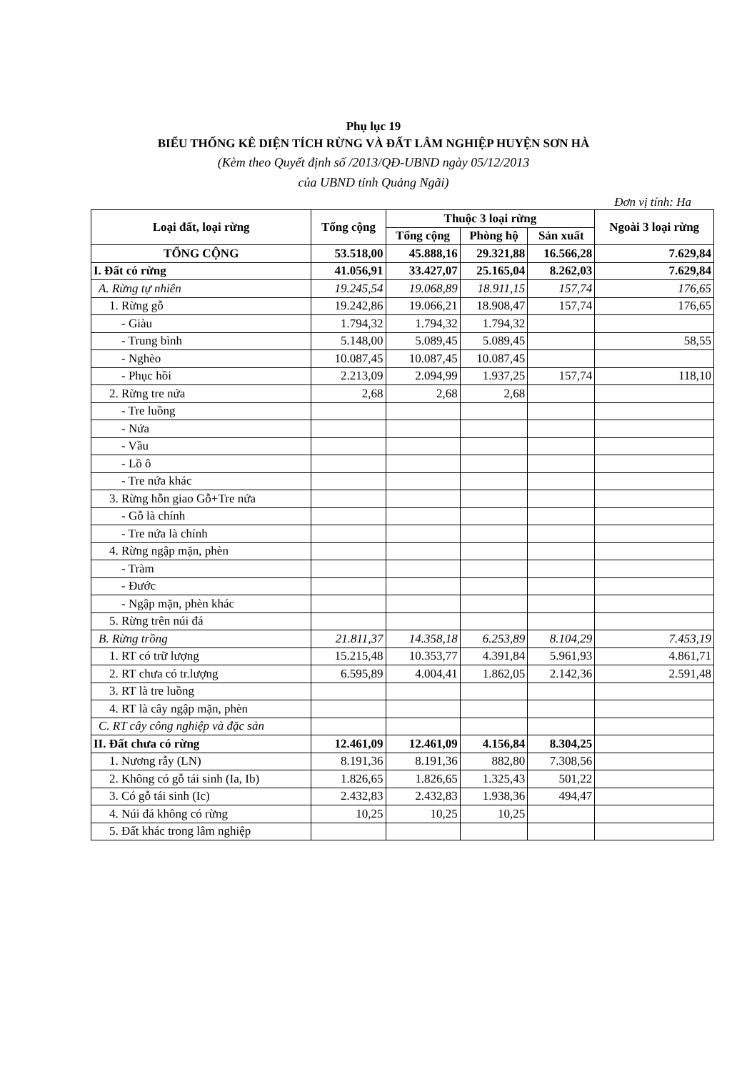Phụ lục 19
BIỂU THỐNG KÊ DIỆN TÍCH RỪNG VÀ ĐẤT LÂM NGHIỆP HUYỆN SƠN HÀ
(Kèm theo Quyết định số /2013/QĐ-UBND ngày 05/12/2013
của UBND tỉnh Quảng Ngãi)
Đơn vị tính: Ha
| Loại đất, loại rừng | Tổng cộng | Thuộc 3 loại rừng | | | Ngoài 3 loại rừng |
| --- | --- | --- | --- | --- | --- |
| | | Tổng cộng | Phòng hộ | Sản xuất | |
| TỔNG CỘNG | 53.518,00 | 45.888,16 | 29.321,88 | 16.566,28 | 7.629,84 |
| I. Đất có rừng | 41.056,91 | 33.427,07 | 25.165,04 | 8.262,03 | 7.629,84 |
| A. Rừng tự nhiên | 19.245,54 | 19.068,89 | 18.911,15 | 157,74 | 176,65 |
| 1. Rừng gỗ | 19.242,86 | 19.066,21 | 18.908,47 | 157,74 | 176,65 |
| - Giàu | 1.794,32 | 1.794,32 | 1.794,32 | | |
| - Trung bình | 5.148,00 | 5.089,45 | 5.089,45 | | 58,55 |
| - Nghèo | 10.087,45 | 10.087,45 | 10.087,45 | | |
| - Phục hồi | 2.213,09 | 2.094,99 | 1.937,25 | 157,74 | 118,10 |
| 2. Rừng tre nứa | 2,68 | 2,68 | 2,68 | | |
| - Tre luồng | | | | | |
| - Nứa | | | | | |
| - Vầu | | | | | |
| - Lồ ô | | | | | |
| - Tre nứa khác | | | | | |
| 3. Rừng hỗn giao Gỗ+Tre nứa | | | | | |
| - Gỗ là chính | | | | | |
| - Tre nứa là chính | | | | | |
| 4. Rừng ngập mặn, phèn | | | | | |
| - Tràm | | | | | |
| - Đước | | | | | |
| - Ngập mặn, phèn khác | | | | | |
| 5. Rừng trên núi đá | | | | | |
| B. Rừng trồng | 21.811,37 | 14.358,18 | 6.253,89 | 8.104,29 | 7.453,19 |
| 1. RT có trữ lượng | 15.215,48 | 10.353,77 | 4.391,84 | 5.961,93 | 4.861,71 |
| 2. RT chưa có tr.lượng | 6.595,89 | 4.004,41 | 1.862,05 | 2.142,36 | 2.591,48 |
| 3. RT là tre luồng | | | | | |
| 4. RT là cây ngập mặn, phèn | | | | | |
| C. RT cây công nghiệp và đặc sản | | | | | |
| II. Đất chưa có rừng | 12.461,09 | 12.461,09 | 4.156,84 | 8.304,25 | |
| 1. Nương rẫy (LN) | 8.191,36 | 8.191,36 | 882,80 | 7.308,56 | |
| 2. Không có gỗ tái sinh (Ia, Ib) | 1.826,65 | 1.826,65 | 1.325,43 | 501,22 | |
| 3. Có gỗ tái sinh (Ic) | 2.432,83 | 2.432,83 | 1.938,36 | 494,47 | |
| 4. Núi đá không có rừng | 10,25 | 10,25 | 10,25 | | |
| 5. Đất khác trong lâm nghiệp | | | | | |